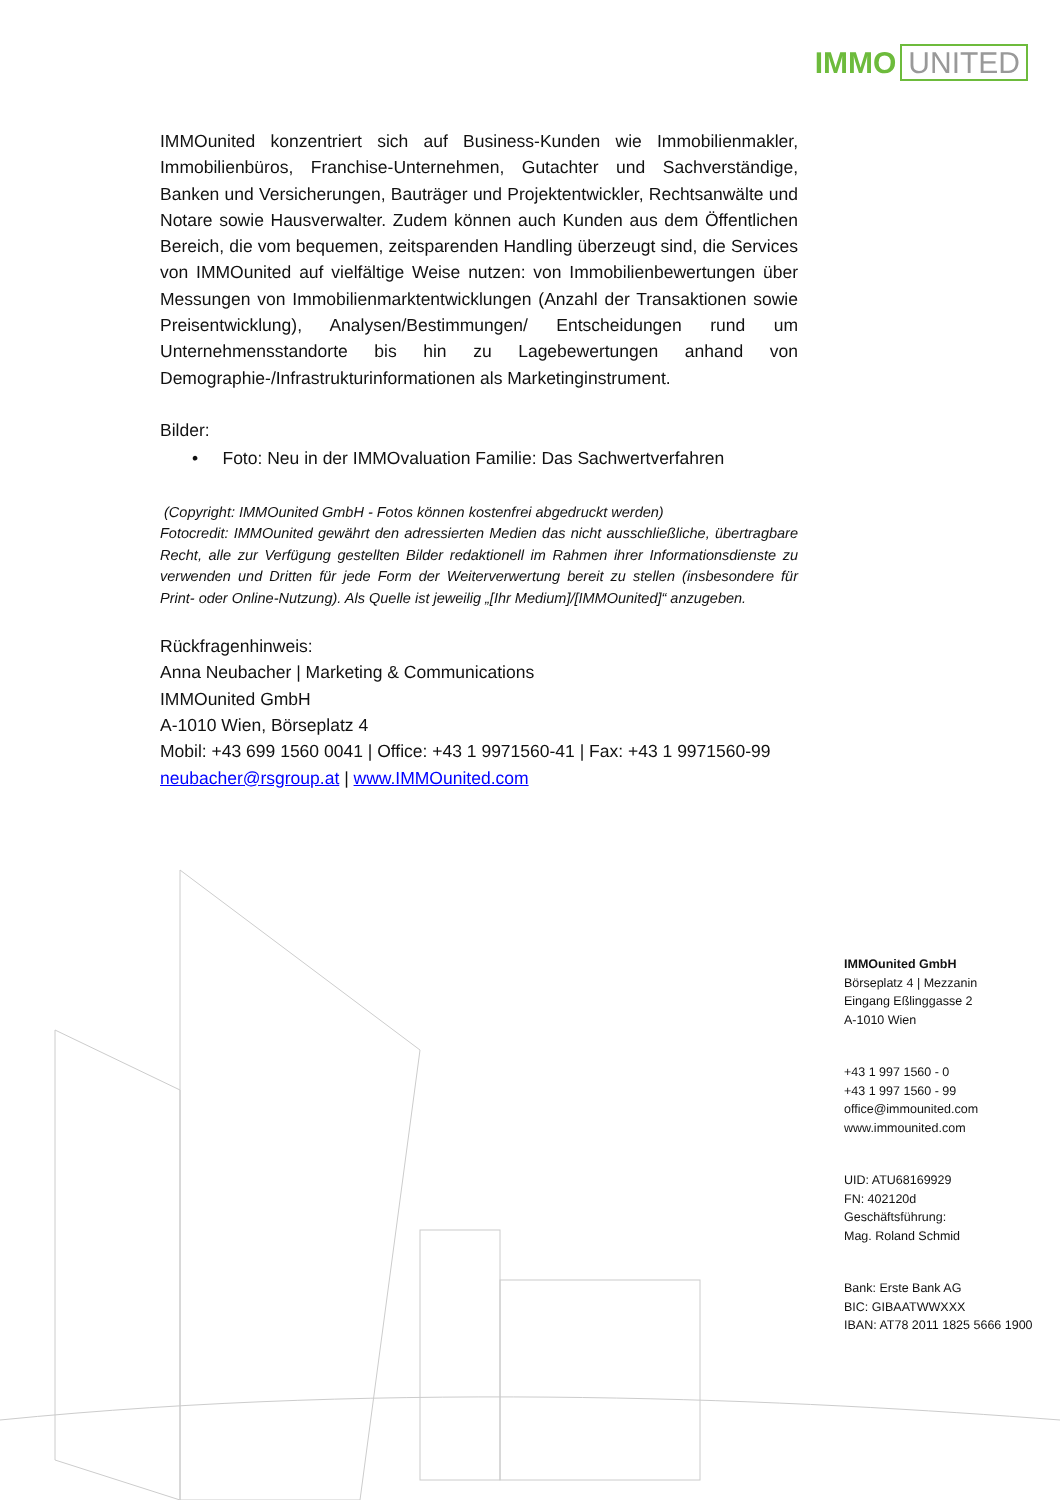IMMO UNITED
IMMOunited konzentriert sich auf Business-Kunden wie Immobilienmakler, Immobilienbüros, Franchise-Unternehmen, Gutachter und Sachverständige, Banken und Versicherungen, Bauträger und Projektentwickler, Rechtsanwälte und Notare sowie Hausverwalter. Zudem können auch Kunden aus dem Öffentlichen Bereich, die vom bequemen, zeitsparenden Handling überzeugt sind, die Services von IMMOunited auf vielfältige Weise nutzen: von Immobilienbewertungen über Messungen von Immobilienmarktentwicklungen (Anzahl der Transaktionen sowie Preisentwicklung), Analysen/Bestimmungen/ Entscheidungen rund um Unternehmensstandorte bis hin zu Lagebewertungen anhand von Demographie-/Infrastrukturinformationen als Marketinginstrument.
Bilder:
• Foto: Neu in der IMMOvaluation Familie: Das Sachwertverfahren
(Copyright: IMMOunited GmbH - Fotos können kostenfrei abgedruckt werden)
Fotocredit: IMMOunited gewährt den adressierten Medien das nicht ausschließliche, übertragbare Recht, alle zur Verfügung gestellten Bilder redaktionell im Rahmen ihrer Informationsdienste zu verwenden und Dritten für jede Form der Weiterverwertung bereit zu stellen (insbesondere für Print- oder Online-Nutzung). Als Quelle ist jeweilig „[Ihr Medium]/[IMMOunited]“ anzugeben.
Rückfragenhinweis:
Anna Neubacher | Marketing & Communications
IMMOunited GmbH
A-1010 Wien, Börseplatz 4
Mobil: +43 699 1560 0041 | Office: +43 1 9971560-41 | Fax: +43 1 9971560-99
neubacher@rsgroup.at | www.IMMOunited.com
IMMOunited GmbH
Börseplatz 4 | Mezzanin
Eingang Eßlinggasse 2
A-1010 Wien
+43 1 997 1560 - 0
+43 1 997 1560 - 99
office@immounited.com
www.immounited.com
UID: ATU68169929
FN: 402120d
Geschäftsführung:
Mag. Roland Schmid
Bank: Erste Bank AG
BIC: GIBAATWWXXX
IBAN: AT78 2011 1825 5666 1900